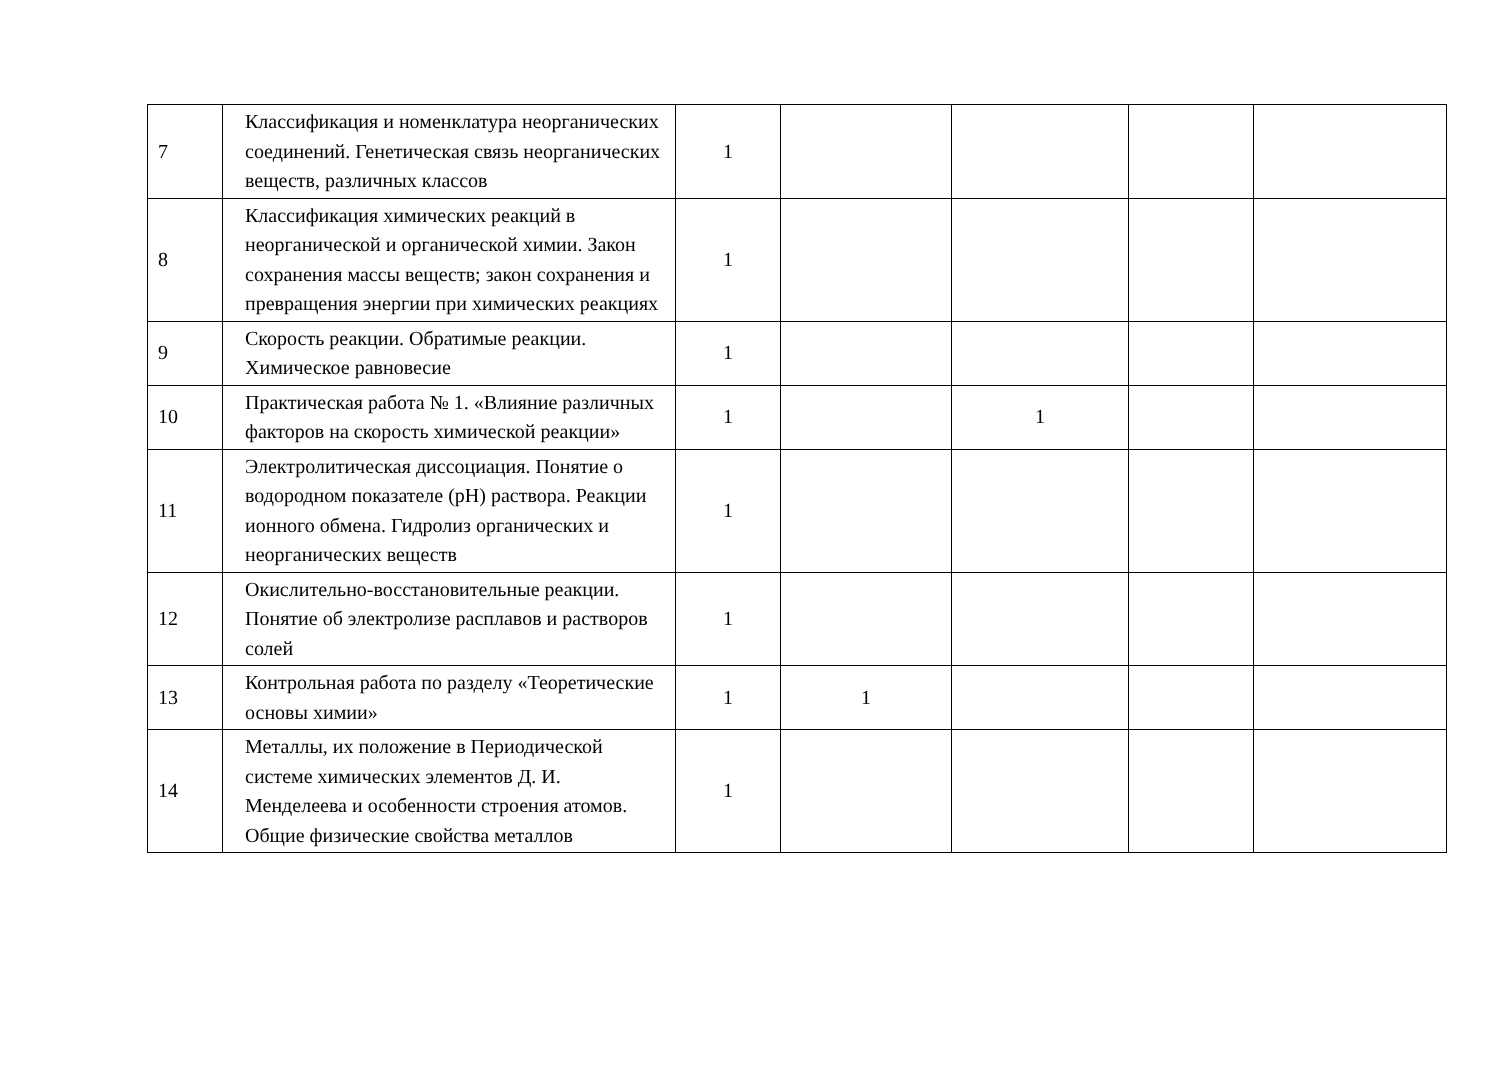| 7 | Классификация и номенклатура неорганических соединений. Генетическая связь неорганических веществ, различных классов | 1 | | | | |
| 8 | Классификация химических реакций в неорганической и органической химии. Закон сохранения массы веществ; закон сохранения и превращения энергии при химических реакциях | 1 | | | | |
| 9 | Скорость реакции. Обратимые реакции. Химическое равновесие | 1 | | | | |
| 10 | Практическая работа № 1. «Влияние различных факторов на скорость химической реакции» | 1 | | 1 | | |
| 11 | Электролитическая диссоциация. Понятие о водородном показателе (pH) раствора. Реакции ионного обмена. Гидролиз органических и неорганических веществ | 1 | | | | |
| 12 | Окислительно-восстановительные реакции. Понятие об электролизе расплавов и растворов солей | 1 | | | | |
| 13 | Контрольная работа по разделу «Теоретические основы химии» | 1 | 1 | | | |
| 14 | Металлы, их положение в Периодической системе химических элементов Д. И. Менделеева и особенности строения атомов. Общие физические свойства металлов | 1 | | | | |